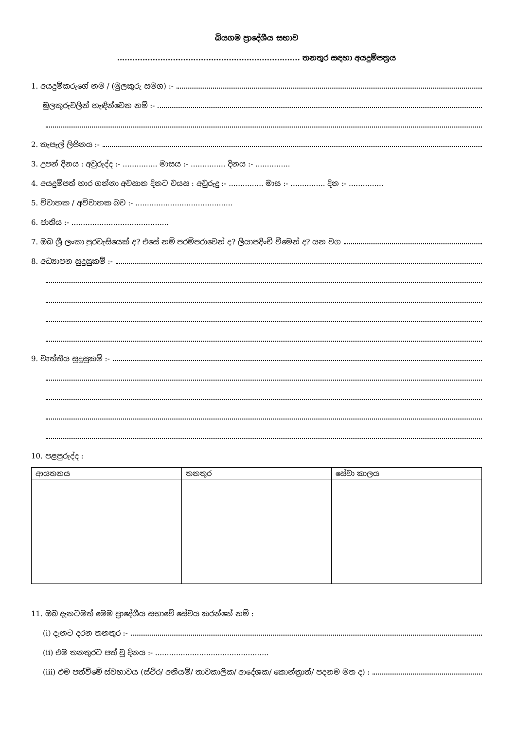බියගම ප්‍රාදේශීය සභාව
........................................................................ තනතුර සඳහා අයදුම්පත්‍රය
1. අයදුම්කරුගේ නම / (මුලකුරු සමග) :-
මුලකුරුවලින් හැඳින්වෙන නම් :-
2. තැපැල් ලිපිනය :-
3. උපන් දිනය : අවුරුද්ද :- ............... මාසය :- ............... දිනය :- ...............
4. අයදුම්පත් භාර ගන්නා අවසාන දිනට වයස : අවුරුදු :- ............... මාස :- ............... දින :- ...............
5. විවාහක / අවිවාහක බව :- ..........................................
6. ජාතිය :- ..........................................
7. ඔබ ශ්‍රී ලංකා පුරවැසියෙක් ද? එසේ නම් පරම්පරාවෙන් ද? ලියාපදිංචි වීමෙන් ද? යන වග
8. අධ්‍යාපන සුදුසුකම් :-
9. වෘත්තීය සුදුසුකම් :-
10. පළපුරුද්ද :
| ආයතනය | තනතුර | සේවා කාලය |
| --- | --- | --- |
11. ඔබ දැනටමත් මෙම ප්‍රාදේශීය සභාවේ සේවය කරන්නේ නම් :
(i) දැනට දරන තනතුර :-
(ii) එම තනතුරට පත් වූ දිනය :- .................................................
(iii) එම පත්වීමේ ස්වභාවය (ස්ථිර/ අනියම්/ තාවකාලික/ ආදේශක/ කොන්ත්‍රාත්/ පදනම මත ද) :